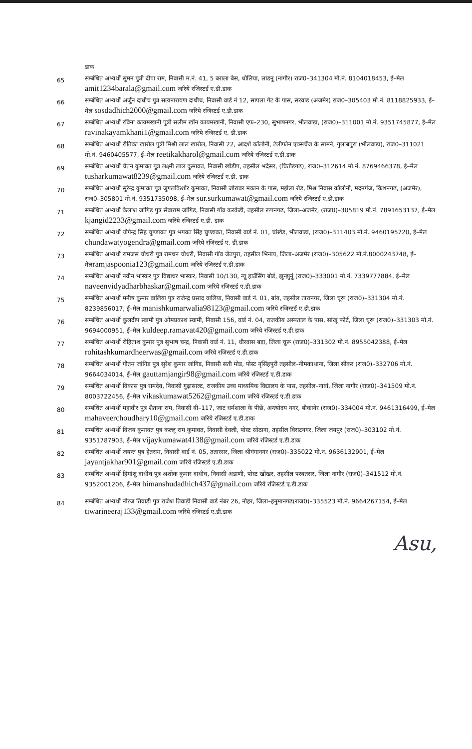डाक
65
सम्बंधित अभ्यर्थी सुमन पुत्री दीपा राम, निवासी म.नं. 41, 5 बराला बेस, धोलिया, लाडनू (नागौर) राज0–341304 मो.नं. 8104018453, ई–मेल amit1234barala@gmail.com जरिये रजिस्टर्ड ए.डी.डाक
66
सम्बंधित अभ्यर्थी अर्जुन दाधीच पुत्र सत्यनारायण दाधीच, निवासी वार्ड नं 12, सापला गेट के पास, सरवाड (अजमेर) राज0–305403 मो.नं. 8118825933, ई–मेल sosdadhich2000@gmail.com जरिये रजिस्टर्ड ए.डी.डाक
67
सम्बंधित अभ्यर्थी रविना कायमखानी पुत्री सलीम खॉन कायमखानी, निवासी एफ–230, सुभाषनगर, भीलवाड़ा, (राज0)–311001 मो.नं. 9351745877, ई–मेल ravinakayamkhani1@gmail.com जरिये रजिस्टर्ड ए. डी.डाक
68
सम्बंधित अभ्यर्थी रीतिका खारोल पुत्री मिश्री लाल खारोल, निवासी 22, आदर्श कॉलोनी, टेलीफोन एक्सचेंज के सामने, गुलाबपुरा (भीलवाड़ा), राज0–311021 मो.नं. 9460405577, ई–मेल reetikakharol@gmail.com जरिये रजिस्टर्ड ए.डी.डाक
69
सम्बंधित अभ्यर्थी चेतन कुमावत पुत्र लक्ष्मी लाल कुमावत, निवासी खोडीप, तहसील भदेसर, (चितौड़गढ़), राज0–312614 मो.नं. 8769466378, ई–मेल tusharkumawat8239@gmail.com जरिये रजिस्टर्ड ए.डी. डाक
70
सम्बंधित अभ्यर्थी सुरेन्द्र कुमावत पुत्र जुगलकिशोर कुमावत, निवासी जोरावर मकान के पास, मझेला रोड़, मिश्र निवास कॉलोनी, मदनगंज, किशनगढ़, (अजमेर), राज0–305801 मो.नं. 9351735098, ई–मेल sur.surkumawat@gmail.com जरिये रजिस्टर्ड ए.डी.डाक
71
सम्बंधित अभ्यर्थी कैलाश जांगिड़ पुत्र सेवाराम जांगिड, निवासी गॉव करकेड़ी, तहसील रूपनगढ़, जिला–अजमेर, (राज0)–305819 मो.नं. 7891653137, ई–मेल kjangid2233@gmail.com जरिये रजिस्टर्ड ए.डी. डाक
72
सम्बंधित अभ्यर्थी योगेन्द्र सिंह चुण्डावत पुत्र भगवत सिंह चुण्डावत, निवासी वार्ड नं. 01, चांखेड, भीलवाड़ा, (राज0)–311403 मो.नं. 9460195720, ई–मेल chundawatyogendra@gmail.com जरिये रजिस्टर्ड ए. डी.डाक
73
सम्बंधित अभ्यर्थी रामजस चौधरी पुत्र रामधन चौधरी, निवासी गॉव जेतपुरा, तहसील भिनाय, जिला–अजमेर (राज0)–305622 मो.नं.8000243748, ई–मेलramjaspoonia123@gmail.com जरिये रजिस्टर्ड ए.डी.डाक
74
सम्बंधित अभ्यर्थी नवीन भास्कर पुत्र विद्याधर भास्कर, निवासी 10/130, न्यू हाउँसिंग बोर्ड, झुन्झुनूं (राज0)–333001 मो.नं. 7339777884, ई–मेल naveenvidyadharbhaskar@gmail.com जरिये रजिस्टर्ड ए.डी.डाक
75
सम्बंधित अभ्यर्थी मनीष कुमार वालिया पुत्र राजेन्द्र प्रसाद वालिया, निवासी वार्ड नं. 01, बांय, तहसील तारानगर, जिला चूरू (राज0)–331304 मो.नं. 8239856017, ई–मेल manishkumarwalia98123@gmail.com जरिये रजिस्टर्ड ए.डी.डाक
76
सम्बंधित अभ्यर्थी कुलदीप स्वामी पुत्र ओमप्रकाश स्वामी, निवासी 156, वार्ड नं. 04, राजकीय अस्पताल के पास, सांखू फोर्ट, जिला चूरू (राज0)–331303 मो.नं. 9694000951, ई–मेल kuldeep.ramavat420@gmail.com जरिये रजिस्टर्ड ए.डी.डाक
77
सम्बंधित अभ्यर्थी रोहिताश कुमार पुत्र सुभाष चन्द्र, निवासी वार्ड नं. 11, धीरवास बड़ा, जिला चूरू (राज0)–331302 मो.नं. 8955042388, ई–मेल rohitashkumardheerwas@gmail.com जरिये रजिस्टर्ड ए.डी.डाक
78
सम्बंधित अभ्यर्थी गौतम जांगिड पुत्र सुरेश कुमार जांगिड, निवासी सती मोड, पोस्ट नृसिंहपुरी तहसील–नीमकाथाना, जिला सीकर (राज0)–332706 मो.नं. 9664034014, ई–मेल gauttamjangir98@gmail.com जरिये रजिस्टर्ड ए.डी.डाक
79
सम्बंधित अभ्यर्थी विकास पुत्र रामदेव, निवासी गुढ़ासाल्ट, राजकीय उच्च माध्यमिक विद्यालय के पास, तहसील–नावां, जिला नागौर (राज0)–341509 मो.नं. 8003722456, ई–मेल vikaskumawat5262@gmail.com जरिये रजिस्टर्ड ए.डी.डाक
80
सम्बंधित अभ्यर्थी महावीर पुत्र शैताना राम, निवासी बी–117, जाट धर्मशाला के पीछे, अन्त्योदय नगर, बीकानेर (राज0)–334004 मो.नं. 9461316499, ई–मेल mahaveerchoudhary10@gmail.com जरिये रजिस्टर्ड ए.डी.डाक
81
सम्बंधित अभ्यर्थी विजय कुमावत पुत्र कल्लू राम कुमावत, निवासी देवली, पोस्ट सोठाना, तहसील विराटनगर, जिला जयपुर (राज0)–303102 मो.नं. 9351787903, ई–मेल vijaykumawat4138@gmail.com जरिये रजिस्टर्ड ए.डी.डाक
82
सम्बंधित अभ्यर्थी जयन्त पुत्र हेतराम, निवासी वार्ड नं. 05, ततारसर, जिला श्रीगंगानगर (राज0)–335022 मो.नं. 9636132901, ई–मेल jayantjakhar901@gmail.com जरिये रजिस्टर्ड ए.डी.डाक
83
सम्बंधित अभ्यर्थी हिमांशु दाधीच पुत्र अशोक कुमार दाधीच, निवासी अडाणी, पोस्ट खोखर, तहसील परबतसर, जिला नागौर (राज0)–341512 मो.नं. 9352001206, ई–मेल himanshudadhich437@gmail.com जरिये रजिस्टर्ड ए.डी.डाक
84
सम्बंधित अभ्यर्थी नीरज तिवाड़ी पुत्र राजेश तिवाड़ी निवासी वार्ड नंबर 26, नोहर, जिला–हनुमानगढ़(राज0)–335523 मो.नं. 9664267154, ई–मेल tiwarineeraj133@gmail.com जरिये रजिस्टर्ड ए.डी.डाक
Asu,